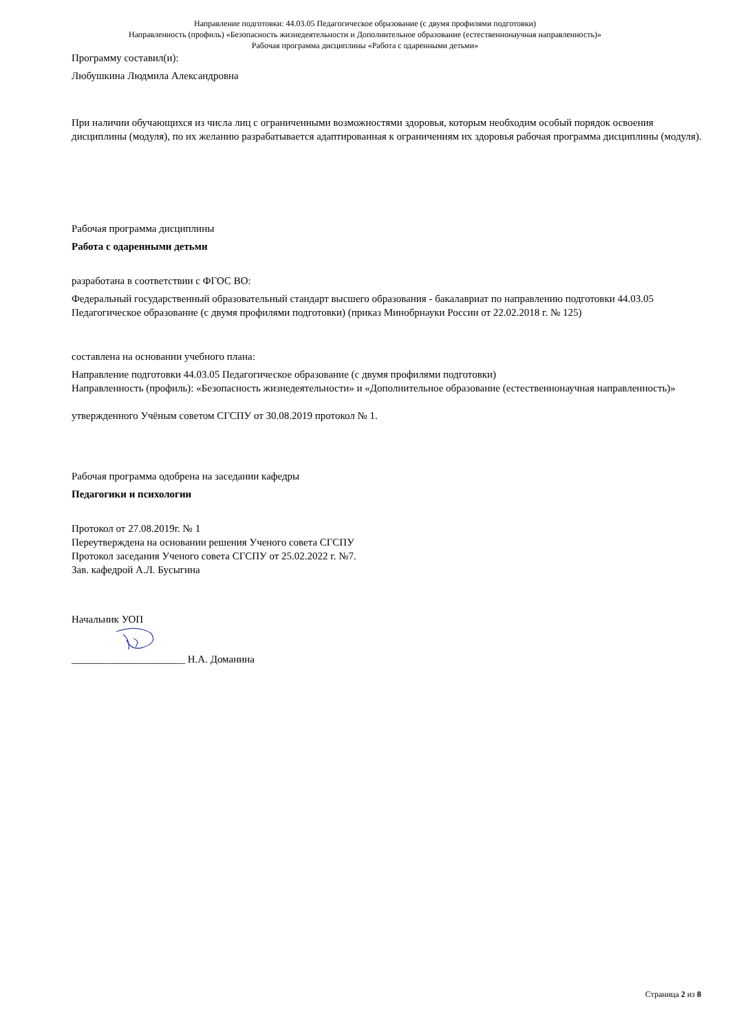Направление подготовки: 44.03.05 Педагогическое образование (с двумя профилями подготовки)
Направленность (профиль) «Безопасность жизнедеятельности и Дополнительное образование (естественнонаучная направленность)»
Рабочая программа дисциплины «Работа с одаренными детьми»
Программу составил(и):
Любушкина Людмила Александровна
При наличии обучающихся из числа лиц с ограниченными возможностями здоровья, которым необходим особый порядок освоения дисциплины (модуля), по их желанию разрабатывается адаптированная к ограничениям их здоровья рабочая программа дисциплины (модуля).
Рабочая программа дисциплины
Работа с одаренными детьми
разработана в соответствии с ФГОС ВО:
Федеральный государственный образовательный стандарт высшего образования - бакалавриат по направлению подготовки 44.03.05 Педагогическое образование (с двумя профилями подготовки) (приказ Минобрнауки России от 22.02.2018 г. № 125)
составлена на основании учебного плана:
Направление подготовки 44.03.05 Педагогическое образование (с двумя профилями подготовки)
Направленность (профиль): «Безопасность жизнедеятельности» и «Дополнительное образование (естественнонаучная направленность)»
утвержденного Учёным советом СГСПУ от 30.08.2019 протокол № 1.
Рабочая программа одобрена на заседании кафедры
Педагогики и психологии
Протокол от 27.08.2019г. № 1
Переутверждена на основании решения Ученого совета СГСПУ
Протокол заседания Ученого совета СГСПУ от 25.02.2022 г. №7.
Зав. кафедрой А.Л. Бусыгина
Начальник УОП
______________________ Н.А. Доманина
Страница 2 из 8